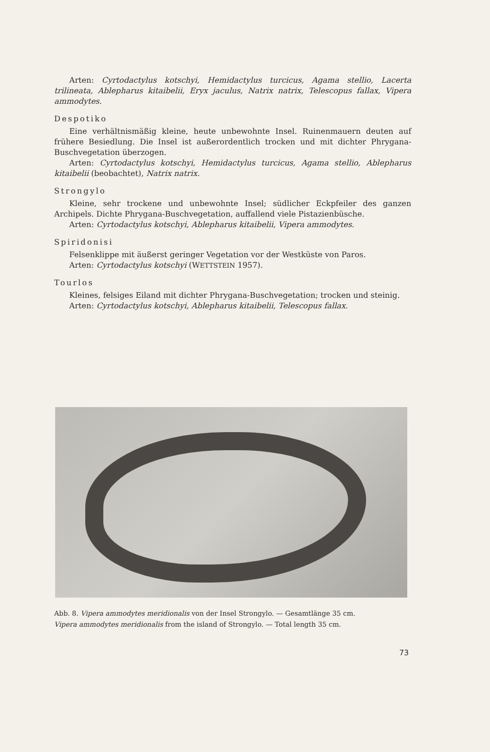Arten: Cyrtodactylus kotschyi, Hemidactylus turcicus, Agama stellio, Lacerta trilineata, Ablepharus kitaibelii, Eryx jaculus, Natrix natrix, Telescopus fallax, Vipera ammodytes.
Despotiko
Eine verhältnismäßig kleine, heute unbewohnte Insel. Ruinenmauern deuten auf frühere Besiedlung. Die Insel ist außerordentlich trocken und mit dichter Phrygana-Buschvegetation überzogen.
Arten: Cyrtodactylus kotschyi, Hemidactylus turcicus, Agama stellio, Ablepharus kitaibelii (beobachtet), Natrix natrix.
Strongylo
Kleine, sehr trockene und unbewohnte Insel; südlicher Eckpfeiler des ganzen Archipels. Dichte Phrygana-Buschvegetation, auffallend viele Pistazienbüsche.
Arten: Cyrtodactylus kotschyi, Ablepharus kitaibelii, Vipera ammodytes.
Spiridonisi
Felsenklippe mit äußerst geringer Vegetation vor der Westküste von Paros.
Arten: Cyrtodactylus kotschyi (WETTSTEIN 1957).
Tourlos
Kleines, felsiges Eiland mit dichter Phrygana-Buschvegetation; trocken und steinig.
Arten: Cyrtodactylus kotschyi, Ablepharus kitaibelii, Telescopus fallax.
Abb. 8. Vipera ammodytes meridionalis von der Insel Strongylo. — Gesamtlänge 35 cm.
Vipera ammodytes meridionalis from the island of Strongylo. — Total length 35 cm.
73